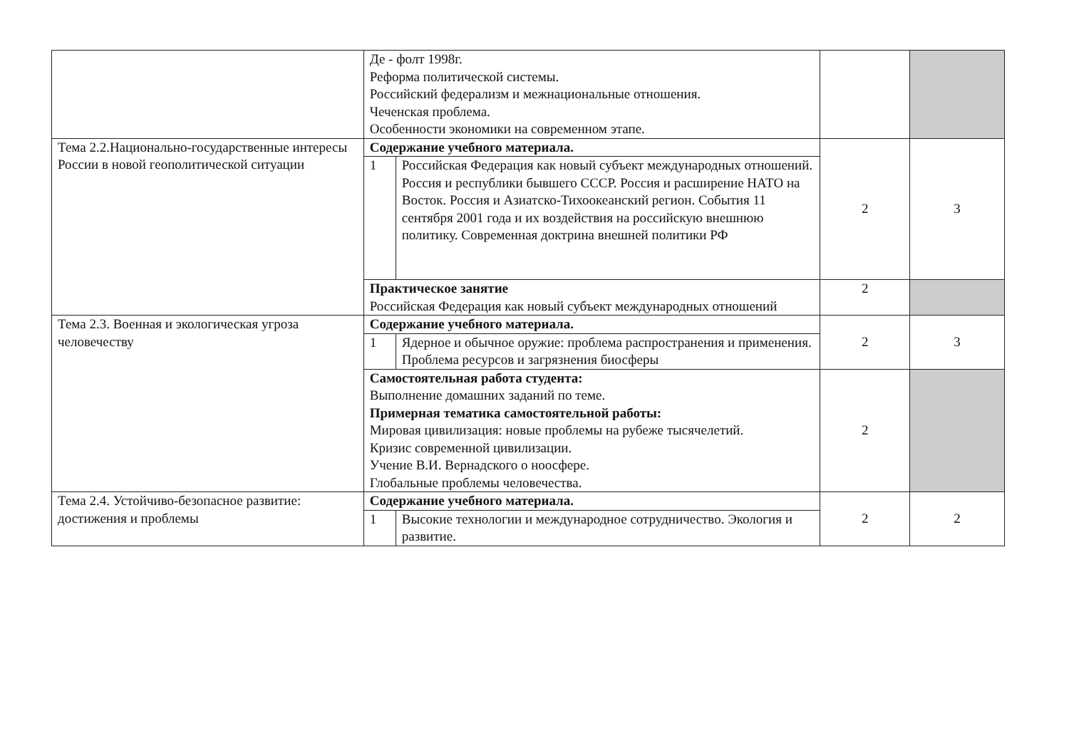| | Де - фолт 1998г. Реформа политической системы. Российский федерализм и межнациональные отношения. Чеченская проблема. Особенности экономики на современном этапе. | | |
| Тема 2.2.Национально-государственные интересы России в новой геополитической ситуации | Содержание учебного материала. / 1 / Российская Федерация как новый субъект международных отношений. Россия и республики бывшего СССР. Россия и расширение НАТО на Восток. Россия и Азиатско-Тихоокеанский регион. События 11 сентября 2001 года и их воздействия на российскую внешнюю политику. Современная доктрина внешней политики РФ / | 2 | 3 |
| | Практическое занятие Российская Федерация как новый субъект международных отношений | 2 | |
| Тема 2.3. Военная и экологическая угроза человечеству | Содержание учебного материала. / 1 / Ядерное и обычное оружие: проблема распространения и применения. Проблема ресурсов и загрязнения биосферы / | 2 | 3 |
| | Самостоятельная работа студента: Выполнение домашних заданий по теме. Примерная тематика самостоятельной работы: Мировая цивилизация: новые проблемы на рубеже тысячелетий. Кризис современной цивилизации. Учение В.И. Вернадского о ноосфере. Глобальные проблемы человечества. | 2 | |
| Тема 2.4. Устойчиво-безопасное развитие: достижения и проблемы | Содержание учебного материала. / 1 / Высокие технологии и международное сотрудничество. Экология и развитие. / | 2 | 2 |